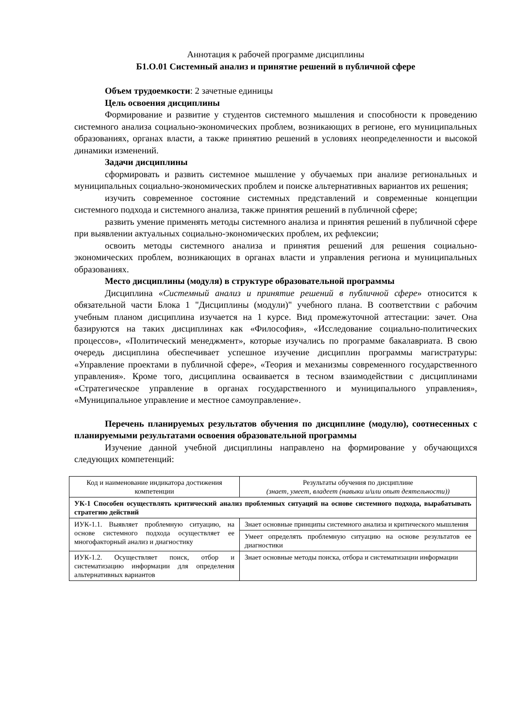Аннотация к рабочей программе дисциплины
Б1.О.01 Системный анализ и принятие решений в публичной сфере
Объем трудоемкости: 2 зачетные единицы
Цель освоения дисциплины
Формирование и развитие у студентов системного мышления и способности к проведению системного анализа социально-экономических проблем, возникающих в регионе, его муниципальных образованиях, органах власти, а также принятию решений в условиях неопределенности и высокой динамики изменений.
Задачи дисциплины
сформировать и развить системное мышление у обучаемых при анализе региональных и муниципальных социально-экономических проблем и поиске альтернативных вариантов их решения;
изучить современное состояние системных представлений и современные концепции системного подхода и системного анализа, также принятия решений в публичной сфере;
развить умение применять методы системного анализа и принятия решений в публичной сфере при выявлении актуальных социально-экономических проблем, их рефлексии;
освоить методы системного анализа и принятия решений для решения социально-экономических проблем, возникающих в органах власти и управления региона и муниципальных образованиях.
Место дисциплины (модуля) в структуре образовательной программы
Дисциплина «Системный анализ и принятие решений в публичной сфере» относится к обязательной части Блока 1 "Дисциплины (модули)" учебного плана. В соответствии с рабочим учебным планом дисциплина изучается на 1 курсе. Вид промежуточной аттестации: зачет. Она базируются на таких дисциплинах как «Философия», «Исследование социально-политических процессов», «Политический менеджмент», которые изучались по программе бакалавриата. В свою очередь дисциплина обеспечивает успешное изучение дисциплин программы магистратуры: «Управление проектами в публичной сфере», «Теория и механизмы современного государственного управления». Кроме того, дисциплина осваивается в тесном взаимодействии с дисциплинами «Стратегическое управление в органах государственного и муниципального управления», «Муниципальное управление и местное самоуправление».
Перечень планируемых результатов обучения по дисциплине (модулю), соотнесенных с планируемыми результатами освоения образовательной программы
Изучение данной учебной дисциплины направлено на формирование у обучающихся следующих компетенций:
| Код и наименование индикатора достижения компетенции | Результаты обучения по дисциплине (знает, умеет, владеет (навыки и/или опыт деятельности)) |
| УК-1 Способен осуществлять критический анализ проблемных ситуаций на основе системного подхода, вырабатывать стратегию действий | |
| ИУК-1.1. Выявляет проблемную ситуацию, на основе системного подхода осуществляет ее многофакторный анализ и диагностику | Знает основные принципы системного анализа и критического мышления |
| | Умеет определять проблемную ситуацию на основе результатов ее диагностики |
| ИУК-1.2. Осуществляет поиск, отбор и систематизацию информации для определения альтернативных вариантов | Знает основные методы поиска, отбора и систематизации информации |